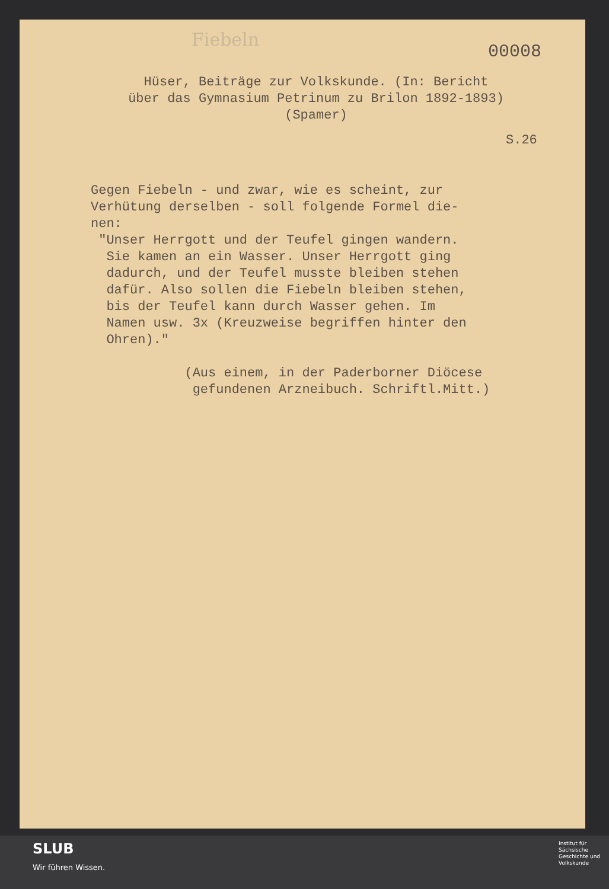Fiebeln
00008
Hüser, Beiträge zur Volkskunde. (In: Bericht
über das Gymnasium Petrinum zu Brilon 1892-1893)
(Spamer)
S.26
Gegen Fiebeln - und zwar, wie es scheint, zur Verhütung derselben - soll folgende Formel die- nen: "Unser Herrgott und der Teufel gingen wandern. Sie kamen an ein Wasser. Unser Herrgott ging dadurch, und der Teufel musste bleiben stehen dafür. Also sollen die Fiebeln bleiben stehen, bis der Teufel kann durch Wasser gehen. Im Namen usw. 3x (Kreuzweise begriffen hinter den Ohren)." (Aus einem, in der Paderborner Diöcese gefundenen Arzneibuch. Schriftl.Mitt.)
SLUB
Wir führen Wissen.
Institut für
Sächsische
Geschichte und
Volkskunde